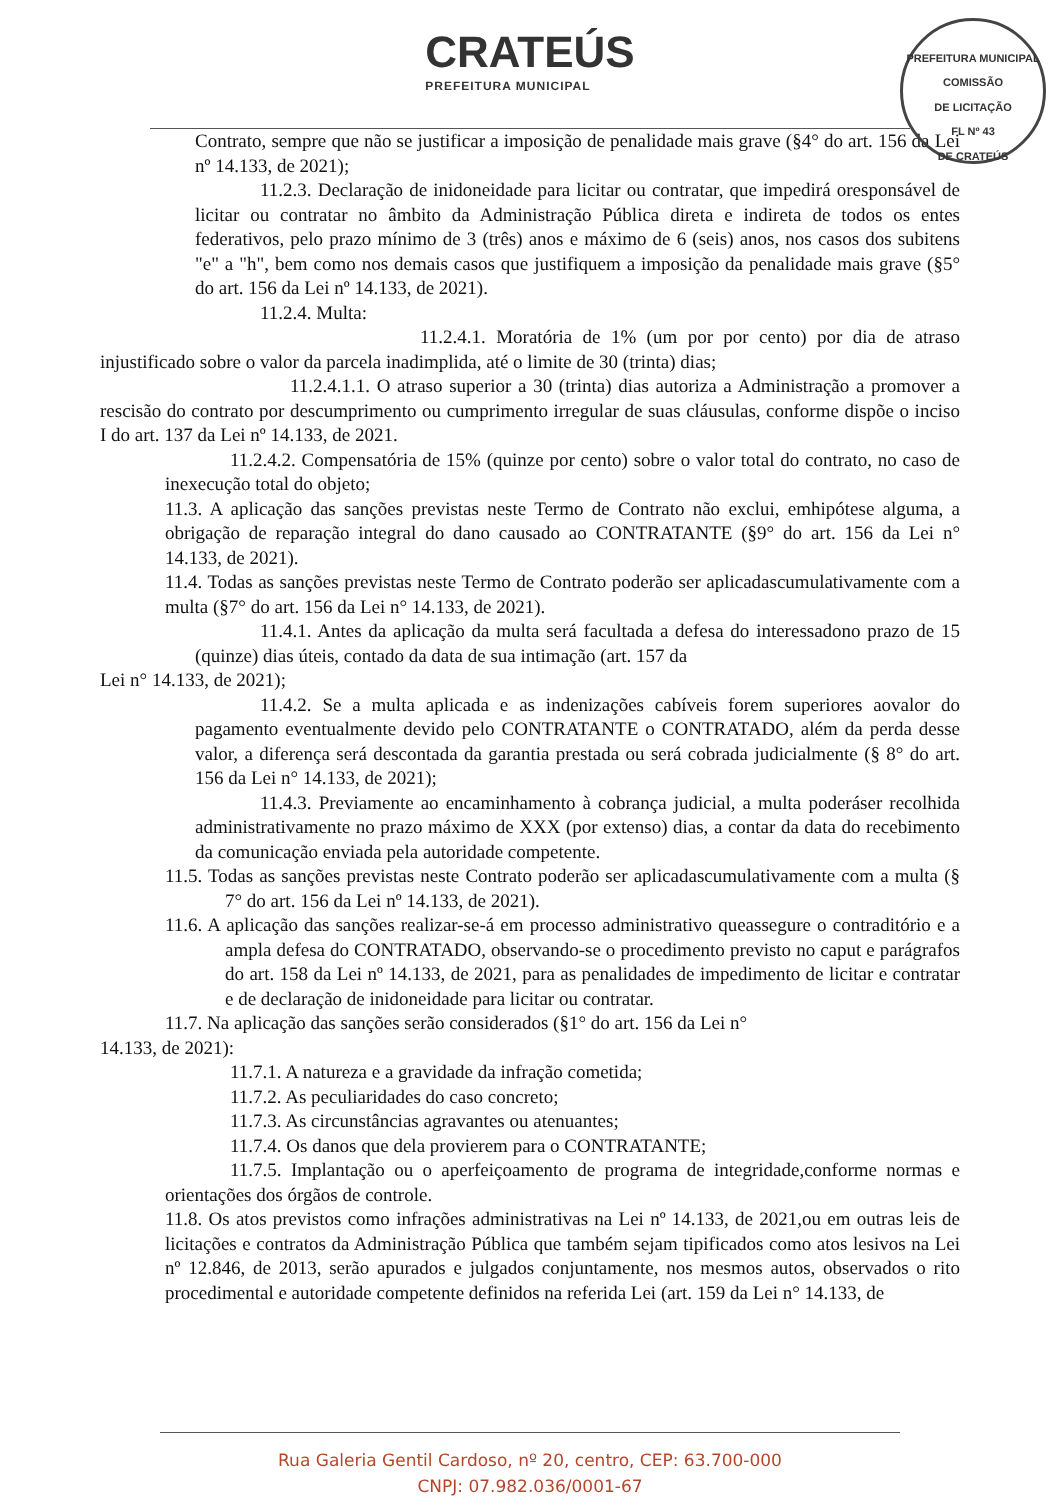CRATEÚS
PREFEITURA MUNICIPAL
PREFEITURA MUNICIPAL
COMISSÃO
DE LICITAÇÃO
FL Nº 43
DE CRATEÚS
Contrato, sempre que não se justificar a imposição de penalidade mais grave (§4° do art. 156 da Lei nº 14.133, de 2021);
11.2.3. Declaração de inidoneidade para licitar ou contratar, que impedirá oresponsável de licitar ou contratar no âmbito da Administração Pública direta e indireta de todos os entes federativos, pelo prazo mínimo de 3 (três) anos e máximo de 6 (seis) anos, nos casos dos subitens "e" a "h", bem como nos demais casos que justifiquem a imposição da penalidade mais grave (§5° do art. 156 da Lei nº 14.133, de 2021).
11.2.4. Multa:
11.2.4.1. Moratória de 1% (um por por cento) por dia de atraso injustificado sobre o valor da parcela inadimplida, até o limite de 30 (trinta) dias;
11.2.4.1.1. O atraso superior a 30 (trinta) dias autoriza a Administração a promover a rescisão do contrato por descumprimento ou cumprimento irregular de suas cláusulas, conforme dispõe o inciso I do art. 137 da Lei nº 14.133, de 2021.
11.2.4.2. Compensatória de 15% (quinze por cento) sobre o valor total do contrato, no caso de inexecução total do objeto;
11.3. A aplicação das sanções previstas neste Termo de Contrato não exclui, emhipótese alguma, a obrigação de reparação integral do dano causado ao CONTRATANTE (§9° do art. 156 da Lei n° 14.133, de 2021).
11.4. Todas as sanções previstas neste Termo de Contrato poderão ser aplicadascumulativamente com a multa (§7° do art. 156 da Lei n° 14.133, de 2021).
11.4.1. Antes da aplicação da multa será facultada a defesa do interessadono prazo de 15 (quinze) dias úteis, contado da data de sua intimação (art. 157 da
Lei n° 14.133, de 2021);
11.4.2. Se a multa aplicada e as indenizações cabíveis forem superiores aovalor do pagamento eventualmente devido pelo CONTRATANTE o CONTRATADO, além da perda desse valor, a diferença será descontada da garantia prestada ou será cobrada judicialmente (§ 8° do art. 156 da Lei n° 14.133, de 2021);
11.4.3. Previamente ao encaminhamento à cobrança judicial, a multa poderáser recolhida administrativamente no prazo máximo de XXX (por extenso) dias, a contar da data do recebimento da comunicação enviada pela autoridade competente.
11.5. Todas as sanções previstas neste Contrato poderão ser aplicadascumulativamente com a multa (§ 7° do art. 156 da Lei nº 14.133, de 2021).
11.6. A aplicação das sanções realizar-se-á em processo administrativo queassegure o contraditório e a ampla defesa do CONTRATADO, observando-se o procedimento previsto no caput e parágrafos do art. 158 da Lei nº 14.133, de 2021, para as penalidades de impedimento de licitar e contratar e de declaração de inidoneidade para licitar ou contratar.
11.7. Na aplicação das sanções serão considerados (§1° do art. 156 da Lei n°
14.133, de 2021):
11.7.1. A natureza e a gravidade da infração cometida;
11.7.2. As peculiaridades do caso concreto;
11.7.3. As circunstâncias agravantes ou atenuantes;
11.7.4. Os danos que dela provierem para o CONTRATANTE;
11.7.5. Implantação ou o aperfeiçoamento de programa de integridade,conforme normas e orientações dos órgãos de controle.
11.8. Os atos previstos como infrações administrativas na Lei nº 14.133, de 2021,ou em outras leis de licitações e contratos da Administração Pública que também sejam tipificados como atos lesivos na Lei nº 12.846, de 2013, serão apurados e julgados conjuntamente, nos mesmos autos, observados o rito procedimental e autoridade competente definidos na referida Lei (art. 159 da Lei n° 14.133, de
Rua Galeria Gentil Cardoso, nº 20, centro, CEP: 63.700-000
CNPJ: 07.982.036/0001-67